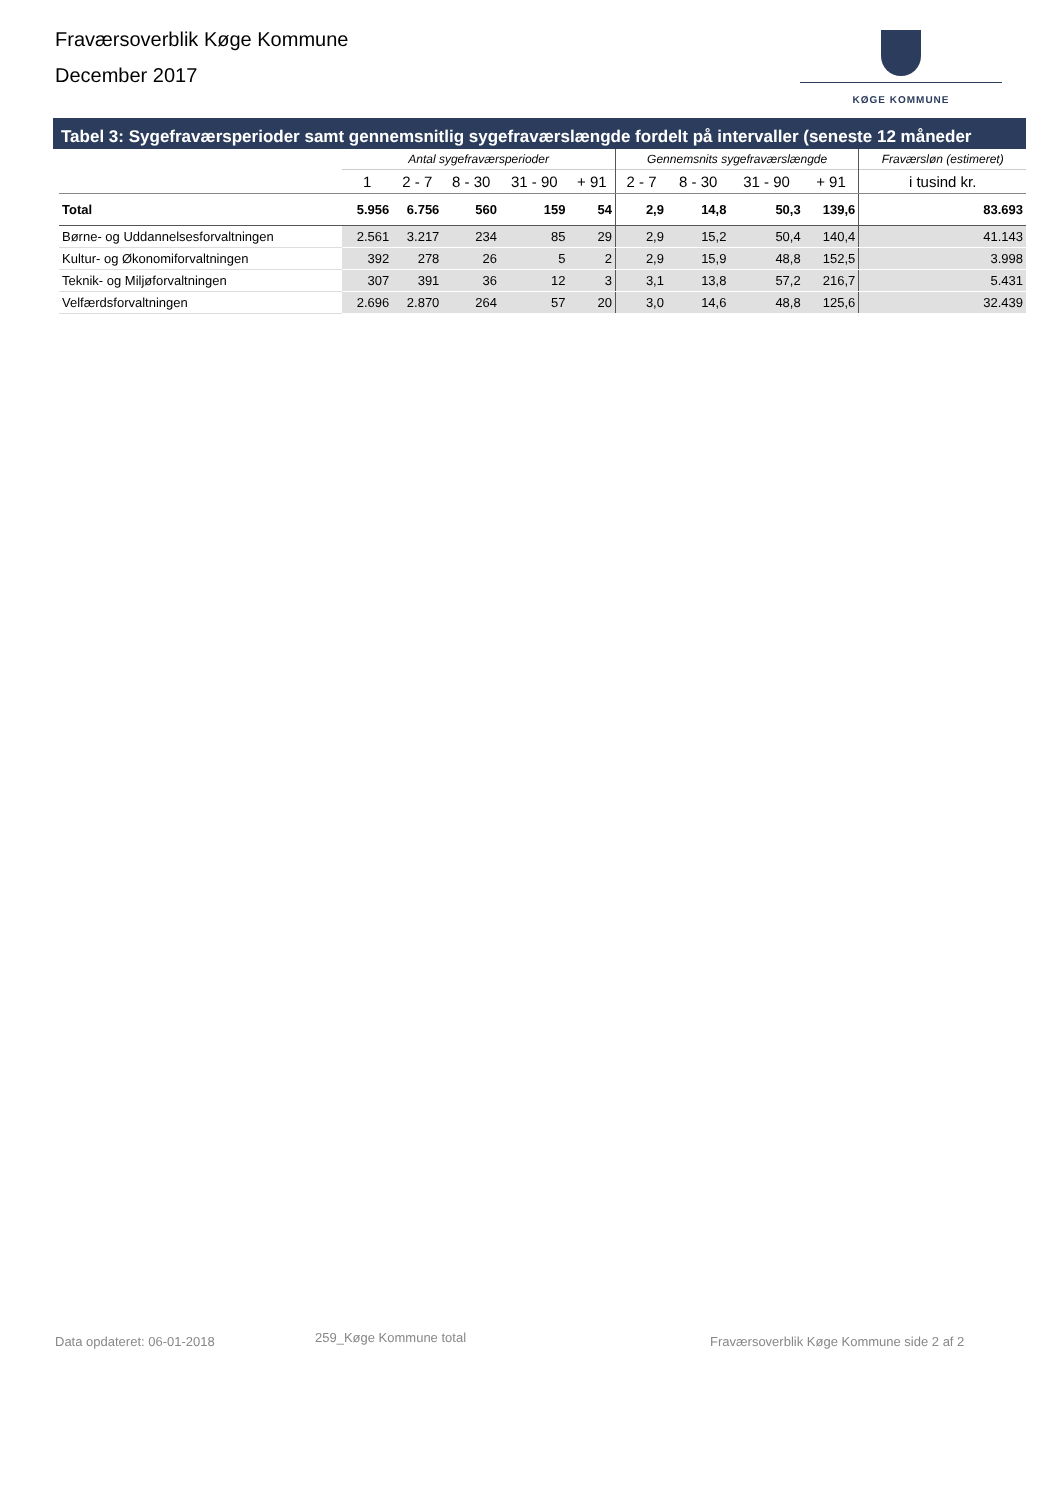Fraværsoverblik Køge Kommune
December 2017
KØGE KOMMUNE
Tabel 3: Sygefraværsperioder samt gennemsnitlig sygefraværslængde fordelt på intervaller (seneste 12 måneder
| | Antal sygefraværsperioder | | | | | Gennemsnits sygefraværslængde | | | | Fraværsløn (estimeret) |
| --- | --- | --- | --- | --- | --- | --- | --- | --- | --- | --- |
| | 1 | 2 - 7 | 8 - 30 | 31 - 90 | + 91 | 2 - 7 | 8 - 30 | 31 - 90 | + 91 | i tusind kr. |
| Total | 5.956 | 6.756 | 560 | 159 | 54 | 2,9 | 14,8 | 50,3 | 139,6 | 83.693 |
| Børne- og Uddannelsesforvaltningen | 2.561 | 3.217 | 234 | 85 | 29 | 2,9 | 15,2 | 50,4 | 140,4 | 41.143 |
| Kultur- og Økonomiforvaltningen | 392 | 278 | 26 | 5 | 2 | 2,9 | 15,9 | 48,8 | 152,5 | 3.998 |
| Teknik- og Miljøforvaltningen | 307 | 391 | 36 | 12 | 3 | 3,1 | 13,8 | 57,2 | 216,7 | 5.431 |
| Velfærdsforvaltningen | 2.696 | 2.870 | 264 | 57 | 20 | 3,0 | 14,6 | 48,8 | 125,6 | 32.439 |
Data opdateret: 06-01-2018 259_Køge Kommune total
Fraværsoverblik Køge Kommune side 2 af 2